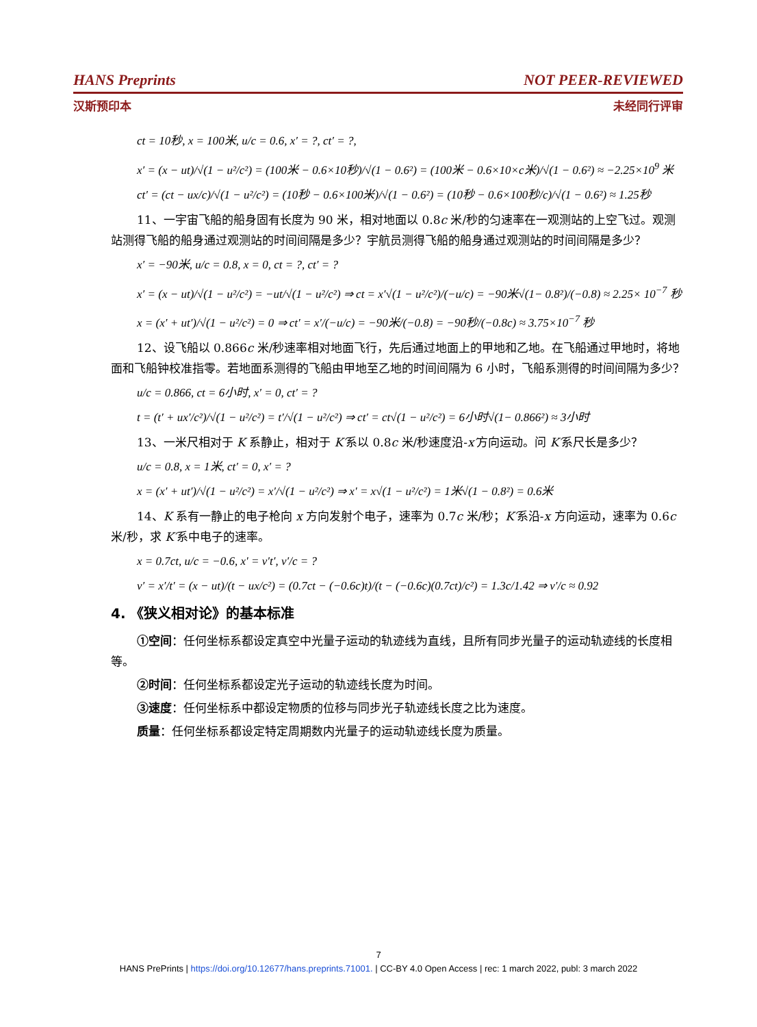HANS Preprints NOT PEER-REVIEWED
汉斯预印本 未经同行评审
ct = 10秒, x = 100米, u/c = 0.6, x′ = ?, ct′ = ?,
x′ = (x − ut)/√(1 − u²/c²) = (100米 − 0.6×10秒)/√(1 − 0.6²) = (100米 − 0.6×10×c米)/√(1 − 0.6²) ≈ −2.25×10<sup>9</sup> 米
ct′ = (ct − ux/c)/√(1 − u²/c²) = (10秒 − 0.6×100米)/√(1 − 0.6²) = (10秒 − 0.6×100秒/c)/√(1 − 0.6²) ≈ 1.25秒
11、一宇宙飞船的船身固有长度为 90 米，相对地面以 0.8c 米/秒的匀速率在一观测站的上空飞过。观测站测得飞船的船身通过观测站的时间间隔是多少？宇航员测得飞船的船身通过观测站的时间间隔是多少？
x′ = −90米, u/c = 0.8, x = 0, ct = ?, ct′ = ?
x′ = (x − ut)/√(1 − u²/c²) = −ut/√(1 − u²/c²) ⇒ ct = x′√(1 − u²/c²)/(−u/c) = −90米√(1− 0.8²)/(−0.8) ≈ 2.25× 10<sup>−7</sup> 秒
x = (x′ + ut′)/√(1 − u²/c²) = 0 ⇒ ct′ = x′/(−u/c) = −90米/(−0.8) = −90秒/(−0.8c) ≈ 3.75×10<sup>−7</sup> 秒
12、设飞船以 0.866c 米/秒速率相对地面飞行，先后通过地面上的甲地和乙地。在飞船通过甲地时，将地面和飞船钟校准指零。若地面系测得的飞船由甲地至乙地的时间间隔为 6 小时，飞船系测得的时间间隔为多少？
u/c = 0.866, ct = 6小时, x′ = 0, ct′ = ?
t = (t′ + ux′/c²)/√(1 − u²/c²) = t′/√(1 − u²/c²) ⇒ ct′ = ct√(1 − u²/c²) = 6小时√(1− 0.866²) ≈ 3小时
13、一米尺相对于 K 系静止，相对于 K′系以 0.8c 米/秒速度沿-x′方向运动。问 K′系尺长是多少？
u/c = 0.8, x = 1米, ct′ = 0, x′ = ?
x = (x′ + ut′)/√(1 − u²/c²) = x′/√(1 − u²/c²) ⇒ x′ = x√(1 − u²/c²) = 1米√(1 − 0.8²) = 0.6米
14、K 系有一静止的电子枪向 x 方向发射个电子，速率为 0.7c 米/秒；K′系沿-x 方向运动，速率为 0.6c 米/秒，求 K′系中电子的速率。
x = 0.7ct, u/c = −0.6, x′ = v′t′, v′/c = ?
v′ = x′/t′ = (x − ut)/(t − ux/c²) = (0.7ct − (−0.6c)t)/(t − (−0.6c)(0.7ct)/c²) = 1.3c/1.42 ⇒ v′/c ≈ 0.92
4. 《狭义相对论》的基本标准
①空间：任何坐标系都设定真空中光量子运动的轨迹线为直线，且所有同步光量子的运动轨迹线的长度相等。
②时间：任何坐标系都设定光子运动的轨迹线长度为时间。
③速度：任何坐标系中都设定物质的位移与同步光子轨迹线长度之比为速度。
质量：任何坐标系都设定特定周期数内光量子的运动轨迹线长度为质量。
7
HANS PrePrints | https://doi.org/10.12677/hans.preprints.71001. | CC-BY 4.0 Open Access | rec: 1 march 2022, publ: 3 march 2022